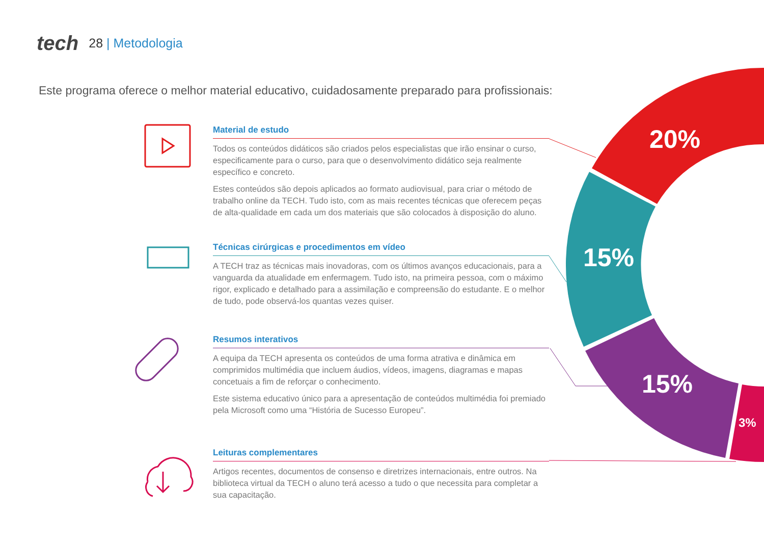20%
15%
15%
3%
tech 28 | Metodologia
Este programa oferece o melhor material educativo, cuidadosamente preparado para profissionais:
Material de estudo
Todos os conteúdos didáticos são criados pelos especialistas que irão ensinar o curso, especificamente para o curso, para que o desenvolvimento didático seja realmente específico e concreto.
Estes conteúdos são depois aplicados ao formato audiovisual, para criar o método de trabalho online da TECH. Tudo isto, com as mais recentes técnicas que oferecem peças de alta-qualidade em cada um dos materiais que são colocados à disposição do aluno.
Técnicas cirúrgicas e procedimentos em vídeo
A TECH traz as técnicas mais inovadoras, com os últimos avanços educacionais, para a vanguarda da atualidade em enfermagem. Tudo isto, na primeira pessoa, com o máximo rigor, explicado e detalhado para a assimilação e compreensão do estudante. E o melhor de tudo, pode observá-los quantas vezes quiser.
Resumos interativos
A equipa da TECH apresenta os conteúdos de uma forma atrativa e dinâmica em comprimidos multimédia que incluem áudios, vídeos, imagens, diagramas e mapas concetuais a fim de reforçar o conhecimento.
Este sistema educativo único para a apresentação de conteúdos multimédia foi premiado pela Microsoft como uma “História de Sucesso Europeu”.
Leituras complementares
Artigos recentes, documentos de consenso e diretrizes internacionais, entre outros. Na biblioteca virtual da TECH o aluno terá acesso a tudo o que necessita para completar a sua capacitação.